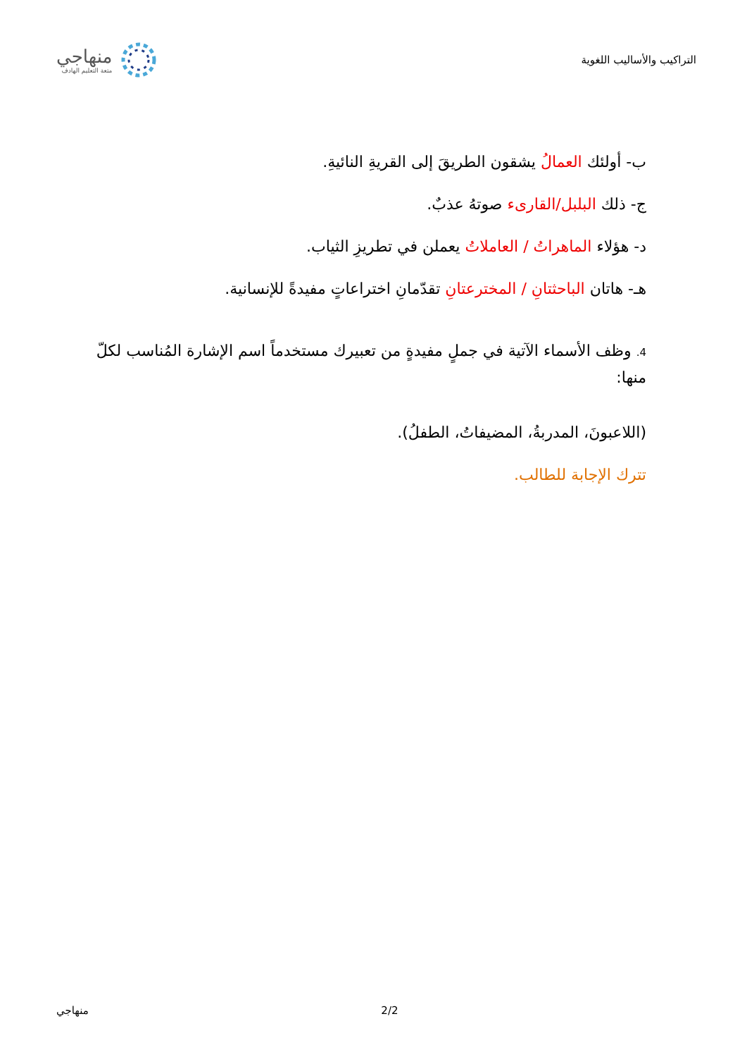التراكيب والأساليب اللغوية
منهاجي
متعة التعليم الهادف
ب- أولئك العمالُ يشقون الطريقَ إلى القريةِ النائيةِ.
ج- ذلك البلبل/القارىء صوتهُ عذبٌ.
د- هؤلاء الماهراتُ / العاملاتُ يعملن في تطريزِ الثياب.
هـ- هاتان الباحثتانِ / المخترعتانِ تقدّمانِ اختراعاتٍ مفيدةً للإنسانية.
4. وظف الأسماء الآتية في جملٍ مفيدةٍ من تعبيرك مستخدماً اسم الإشارة المُناسب لكلّ منها:
(اللاعبونَ، المدربةُ، المضيفاتُ، الطفلُ).
تترك الإجابة للطالب.
منهاجي 2/2